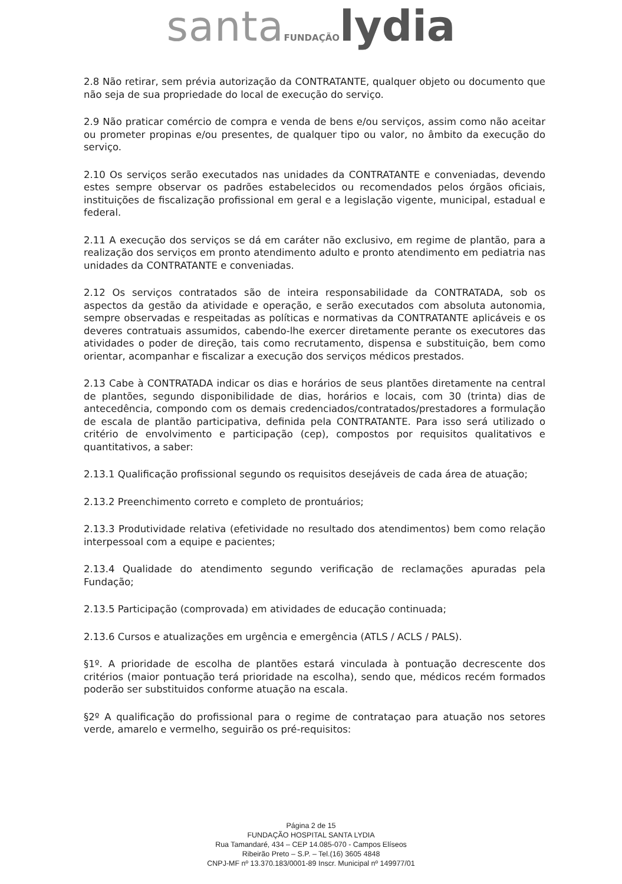santa FUNDAÇÃO lydia
2.8 Não retirar, sem prévia autorização da CONTRATANTE, qualquer objeto ou documento que não seja de sua propriedade do local de execução do serviço.
2.9 Não praticar comércio de compra e venda de bens e/ou serviços, assim como não aceitar ou prometer propinas e/ou presentes, de qualquer tipo ou valor, no âmbito da execução do serviço.
2.10 Os serviços serão executados nas unidades da CONTRATANTE e conveniadas, devendo estes sempre observar os padrões estabelecidos ou recomendados pelos órgãos oficiais, instituições de fiscalização profissional em geral e a legislação vigente, municipal, estadual e federal.
2.11 A execução dos serviços se dá em caráter não exclusivo, em regime de plantão, para a realização dos serviços em pronto atendimento adulto e pronto atendimento em pediatria nas unidades da CONTRATANTE e conveniadas.
2.12 Os serviços contratados são de inteira responsabilidade da CONTRATADA, sob os aspectos da gestão da atividade e operação, e serão executados com absoluta autonomia, sempre observadas e respeitadas as políticas e normativas da CONTRATANTE aplicáveis e os deveres contratuais assumidos, cabendo-lhe exercer diretamente perante os executores das atividades o poder de direção, tais como recrutamento, dispensa e substituição, bem como orientar, acompanhar e fiscalizar a execução dos serviços médicos prestados.
2.13 Cabe à CONTRATADA indicar os dias e horários de seus plantões diretamente na central de plantões, segundo disponibilidade de dias, horários e locais, com 30 (trinta) dias de antecedência, compondo com os demais credenciados/contratados/prestadores a formulação de escala de plantão participativa, definida pela CONTRATANTE. Para isso será utilizado o critério de envolvimento e participação (cep), compostos por requisitos qualitativos e quantitativos, a saber:
2.13.1 Qualificação profissional segundo os requisitos desejáveis de cada área de atuação;
2.13.2 Preenchimento correto e completo de prontuários;
2.13.3 Produtividade relativa (efetividade no resultado dos atendimentos) bem como relação interpessoal com a equipe e pacientes;
2.13.4 Qualidade do atendimento segundo verificação de reclamações apuradas pela Fundação;
2.13.5 Participação (comprovada) em atividades de educação continuada;
2.13.6 Cursos e atualizações em urgência e emergência (ATLS / ACLS / PALS).
§1º. A prioridade de escolha de plantões estará vinculada à pontuação decrescente dos critérios (maior pontuação terá prioridade na escolha), sendo que, médicos recém formados poderão ser substituidos conforme atuação na escala.
§2º A qualificação do profissional para o regime de contrataçao para atuação nos setores verde, amarelo e vermelho, seguirão os pré-requisitos:
Página 2 de 15
FUNDAÇÃO HOSPITAL SANTA LYDIA
Rua Tamandaré, 434 – CEP 14.085-070 - Campos Elíseos
Ribeirão Preto – S.P. – Tel.(16) 3605 4848
CNPJ-MF nº 13.370.183/0001-89 Inscr. Municipal nº 149977/01